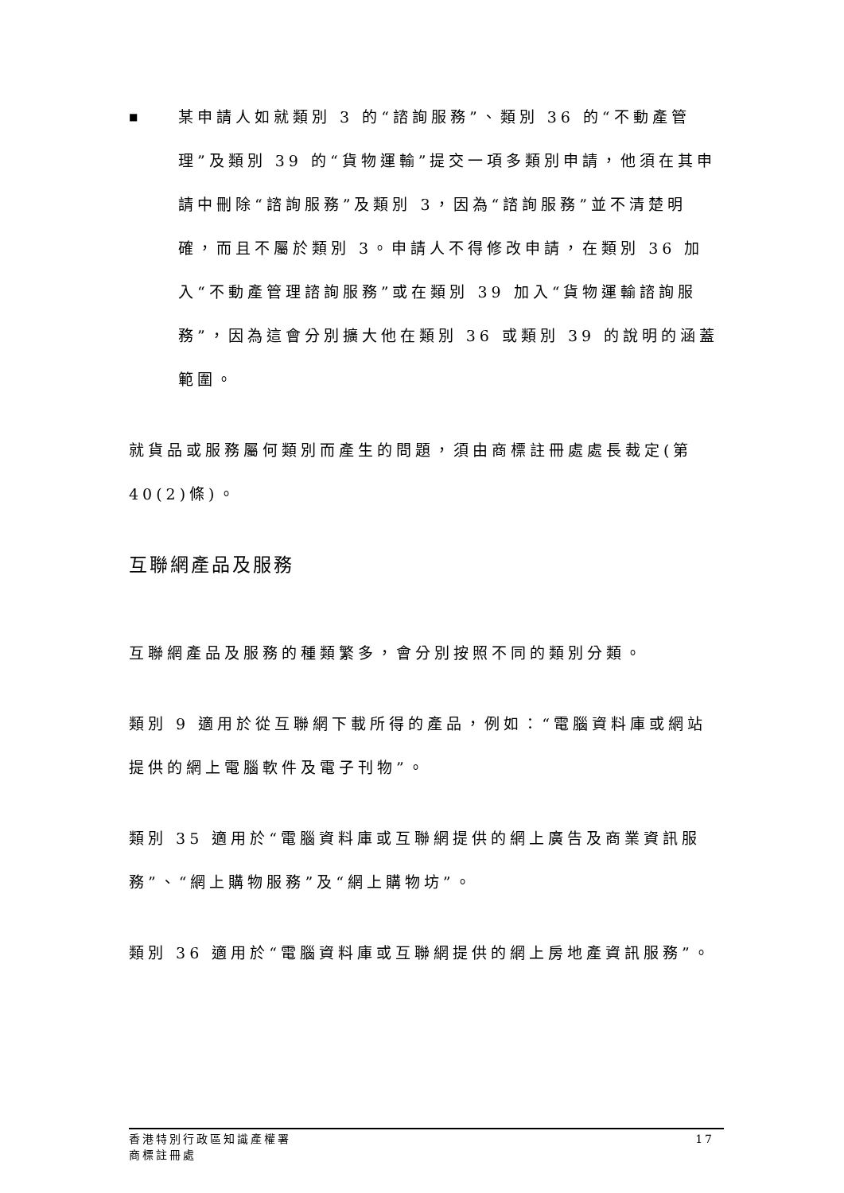■
某申請人如就類別 3 的“諮詢服務”、類別 36 的“不動產管理”及類別 39 的“貨物運輸”提交一項多類別申請，他須在其申請中刪除“諮詢服務”及類別 3，因為“諮詢服務”並不清楚明確，而且不屬於類別 3。申請人不得修改申請，在類別 36 加入“不動產管理諮詢服務”或在類別 39 加入“貨物運輸諮詢服務”，因為這會分別擴大他在類別 36 或類別 39 的說明的涵蓋範圍。
就貨品或服務屬何類別而產生的問題，須由商標註冊處處長裁定(第 40(2)條)。
互聯網產品及服務
互聯網產品及服務的種類繁多，會分別按照不同的類別分類。
類別 9 適用於從互聯網下載所得的產品，例如：“電腦資料庫或網站提供的網上電腦軟件及電子刊物”。
類別 35 適用於“電腦資料庫或互聯網提供的網上廣告及商業資訊服務”、“網上購物服務”及“網上購物坊”。
類別 36 適用於“電腦資料庫或互聯網提供的網上房地產資訊服務”。
香港特別行政區知識產權署
商標註冊處
17